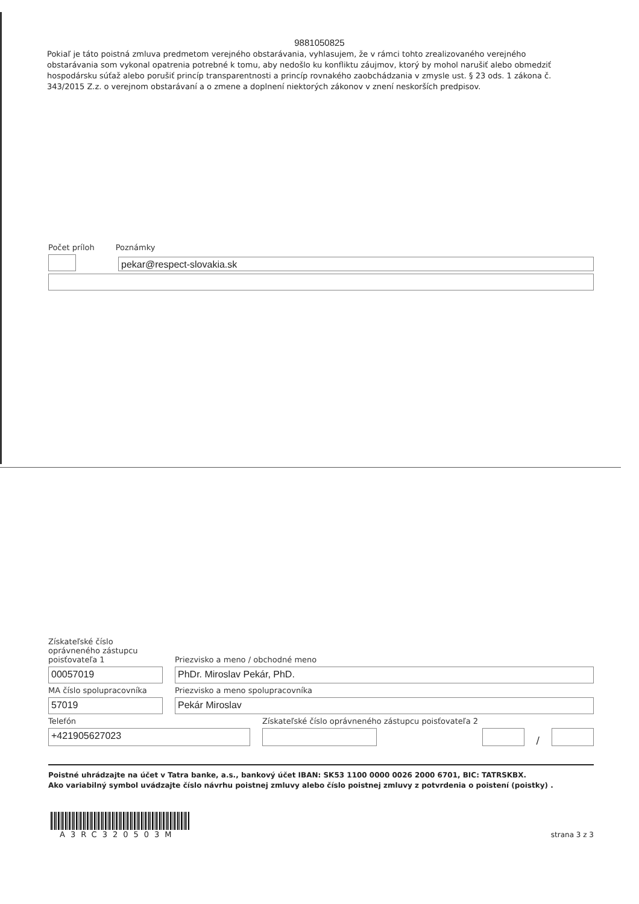9881050825
Pokiaľ je táto poistná zmluva predmetom verejného obstarávania, vyhlasujem, že v rámci tohto zrealizovaného verejného obstarávania som vykonal opatrenia potrebné k tomu, aby nedošlo ku konfliktu záujmov, ktorý by mohol narušiť alebo obmedziť hospodársku súťaž alebo porušiť princíp transparentnosti a princíp rovnakého zaobchádzania v zmysle ust. § 23 ods. 1 zákona č. 343/2015 Z.z. o verejnom obstarávaní a o zmene a doplnení niektorých zákonov v znení neskorších predpisov.
Počet príloh
Poznámky
pekar@respect-slovakia.sk
Získateľské číslo oprávneného zástupcu poisťovateľa 1
Priezvisko a meno / obchodné meno
00057019
PhDr. Miroslav Pekár, PhD.
MA číslo spolupracovníka
Priezvisko a meno spolupracovníka
57019
Pekár Miroslav
Telefón
Získateľské číslo oprávneného zástupcu poisťovateľa 2
+421905627023
/
Poistné uhrádzajte na účet v Tatra banke, a.s., bankový účet IBAN: SK53 1100 0000 0026 2000 6701, BIC: TATRSKBX.
Ako variabilný symbol uvádzajte číslo návrhu poistnej zmluvy alebo číslo poistnej zmluvy z potvrdenia o poistení (poistky) .
A3RC320503M
strana 3 z 3